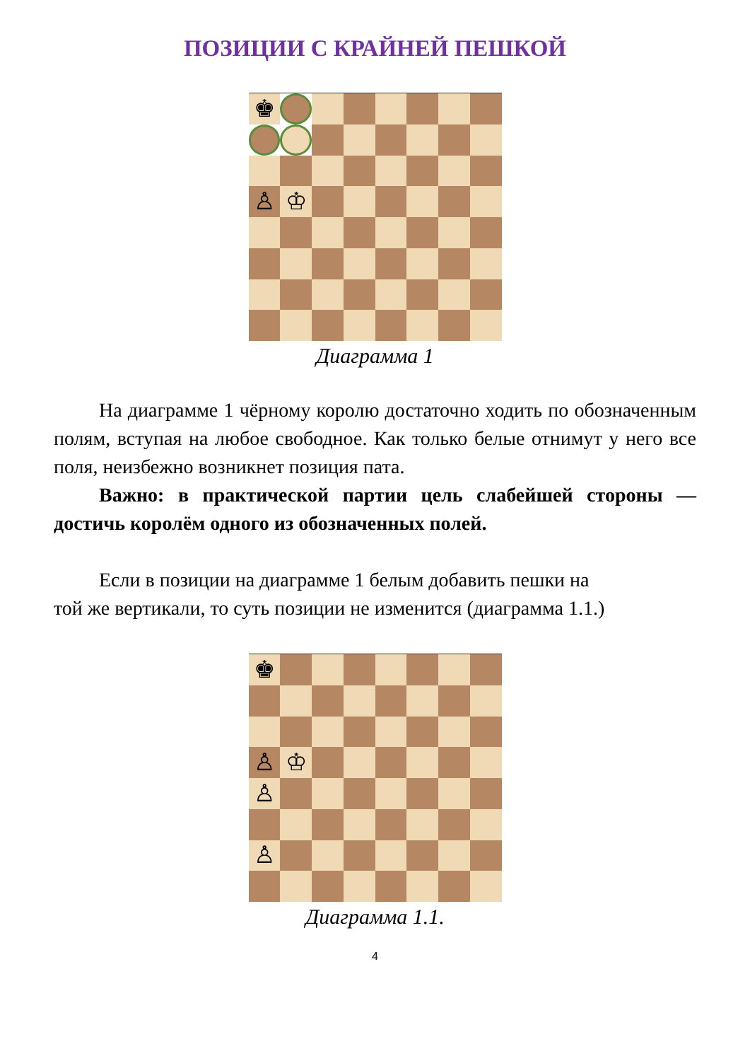ПОЗИЦИИ С КРАЙНЕЙ ПЕШКОЙ
♚
♙
♔
Диаграмма 1
На диаграмме 1 чёрному королю достаточно ходить по обозначенным полям, вступая на любое свободное. Как только белые отнимут у него все поля, неизбежно возникнет позиция пата.
Важно: в практической партии цель слабейшей стороны — достичь королём одного из обозначенных полей.
Если в позиции на диаграмме 1 белым добавить пешки на
той же вертикали, то суть позиции не изменится (диаграмма 1.1.)
♚
♙
♔
♙
♙
Диаграмма 1.1.
4